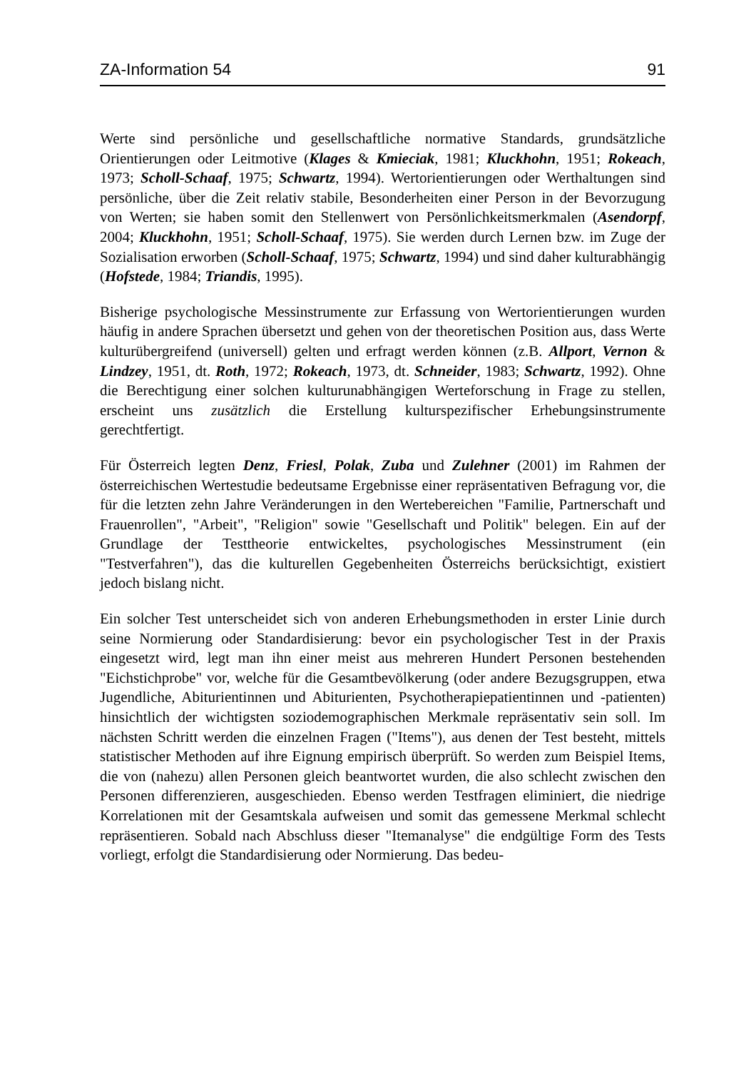ZA-Information 54 91
Werte sind persönliche und gesellschaftliche normative Standards, grundsätzliche Orientierungen oder Leitmotive (Klages & Kmieciak, 1981; Kluckhohn, 1951; Rokeach, 1973; Scholl-Schaaf, 1975; Schwartz, 1994). Wertorientierungen oder Werthaltungen sind persönliche, über die Zeit relativ stabile, Besonderheiten einer Person in der Bevorzugung von Werten; sie haben somit den Stellenwert von Persönlichkeitsmerkmalen (Asendorpf, 2004; Kluckhohn, 1951; Scholl-Schaaf, 1975). Sie werden durch Lernen bzw. im Zuge der Sozialisation erworben (Scholl-Schaaf, 1975; Schwartz, 1994) und sind daher kulturabhängig (Hofstede, 1984; Triandis, 1995).
Bisherige psychologische Messinstrumente zur Erfassung von Wertorientierungen wurden häufig in andere Sprachen übersetzt und gehen von der theoretischen Position aus, dass Werte kulturübergreifend (universell) gelten und erfragt werden können (z.B. Allport, Vernon & Lindzey, 1951, dt. Roth, 1972; Rokeach, 1973, dt. Schneider, 1983; Schwartz, 1992). Ohne die Berechtigung einer solchen kulturunabhängigen Werteforschung in Frage zu stellen, erscheint uns zusätzlich die Erstellung kulturspezifischer Erhebungsinstrumente gerechtfertigt.
Für Österreich legten Denz, Friesl, Polak, Zuba und Zulehner (2001) im Rahmen der österreichischen Wertestudie bedeutsame Ergebnisse einer repräsentativen Befragung vor, die für die letzten zehn Jahre Veränderungen in den Wertebereichen "Familie, Partnerschaft und Frauenrollen", "Arbeit", "Religion" sowie "Gesellschaft und Politik" belegen. Ein auf der Grundlage der Testtheorie entwickeltes, psychologisches Messinstrument (ein "Testverfahren"), das die kulturellen Gegebenheiten Österreichs berücksichtigt, existiert jedoch bislang nicht.
Ein solcher Test unterscheidet sich von anderen Erhebungsmethoden in erster Linie durch seine Normierung oder Standardisierung: bevor ein psychologischer Test in der Praxis eingesetzt wird, legt man ihn einer meist aus mehreren Hundert Personen bestehenden "Eichstichprobe" vor, welche für die Gesamtbevölkerung (oder andere Bezugsgruppen, etwa Jugendliche, Abiturientinnen und Abiturienten, Psychotherapiepatientinnen und -patienten) hinsichtlich der wichtigsten soziodemographischen Merkmale repräsentativ sein soll. Im nächsten Schritt werden die einzelnen Fragen ("Items"), aus denen der Test besteht, mittels statistischer Methoden auf ihre Eignung empirisch überprüft. So werden zum Beispiel Items, die von (nahezu) allen Personen gleich beantwortet wurden, die also schlecht zwischen den Personen differenzieren, ausgeschieden. Ebenso werden Testfragen eliminiert, die niedrige Korrelationen mit der Gesamtskala aufweisen und somit das gemessene Merkmal schlecht repräsentieren. Sobald nach Abschluss dieser "Itemanalyse" die endgültige Form des Tests vorliegt, erfolgt die Standardisierung oder Normierung. Das bedeu-